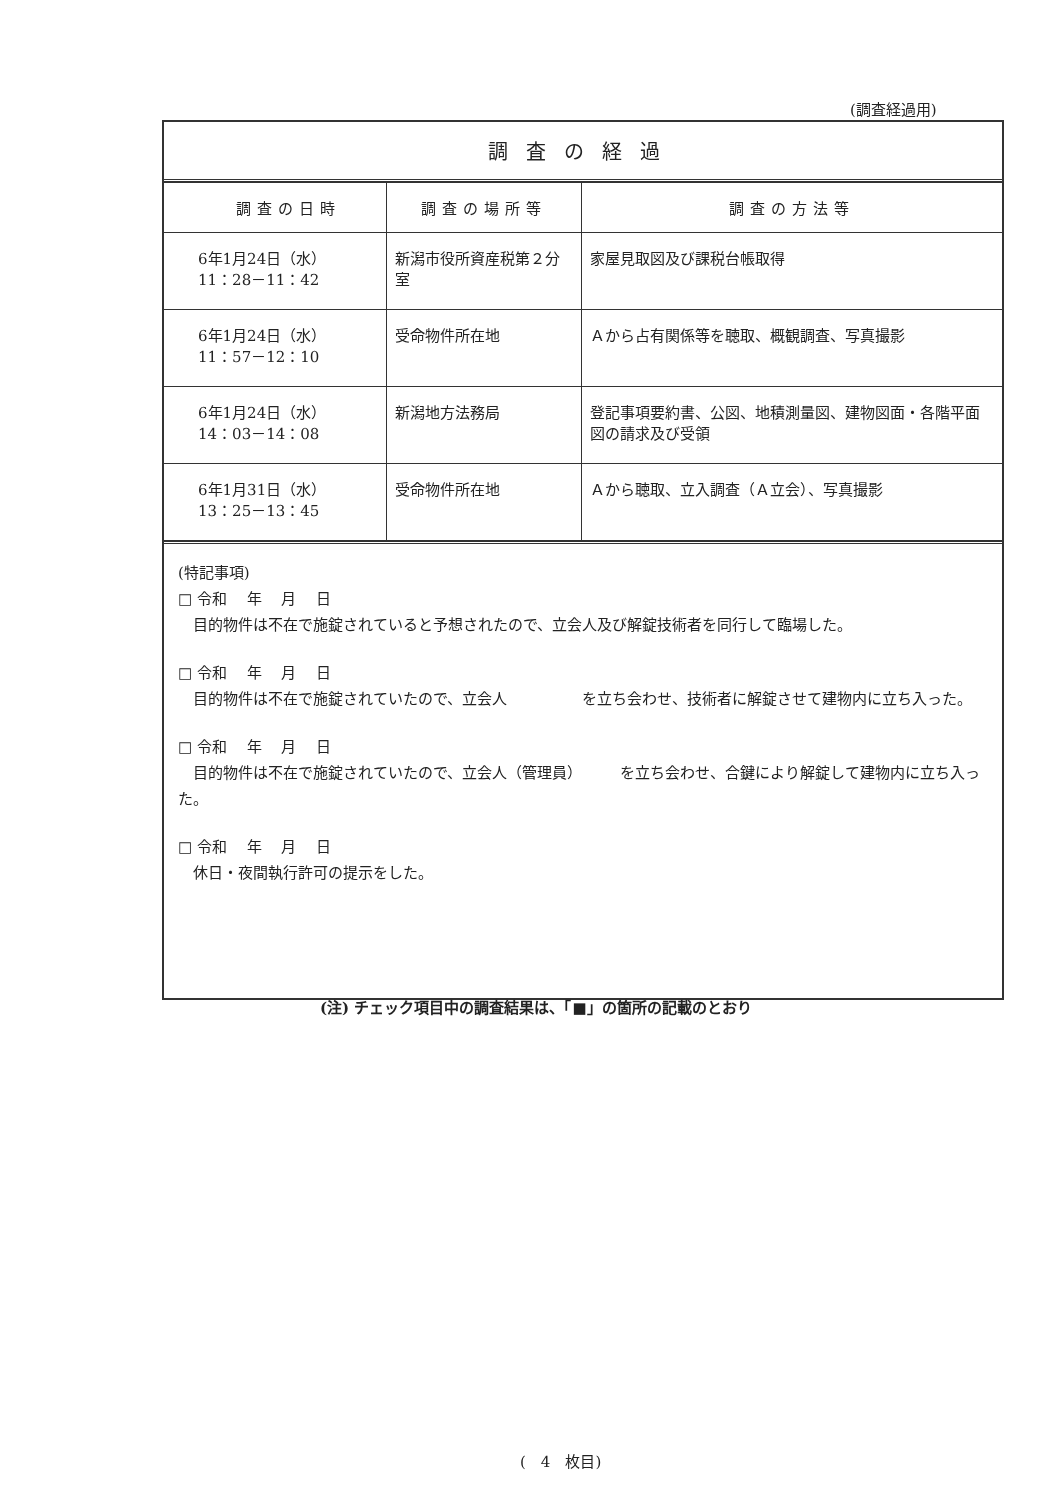(調査経過用)
調査の経過
| 調査の日時 | 調査の場所等 | 調査の方法等 |
| --- | --- | --- |
| 6年1月24日（水） 11：28－11：42 | 新潟市役所資産税第２分室 | 家屋見取図及び課税台帳取得 |
| 6年1月24日（水） 11：57－12：10 | 受命物件所在地 | Ａから占有関係等を聴取、概観調査、写真撮影 |
| 6年1月24日（水） 14：03－14：08 | 新潟地方法務局 | 登記事項要約書、公図、地積測量図、建物図面・各階平面図の請求及び受領 |
| 6年1月31日（水） 13：25－13：45 | 受命物件所在地 | Ａから聴取、立入調査（Ａ立会）、写真撮影 |
(特記事項)
□ 令和　 年　 月　 日
　目的物件は不在で施錠されていると予想されたので、立会人及び解錠技術者を同行して臨場した。
□ 令和　 年　 月　 日
　目的物件は不在で施錠されていたので、立会人　　　　　を立ち会わせ、技術者に解錠させて建物内に立ち入った。
□ 令和　 年　 月　 日
　目的物件は不在で施錠されていたので、立会人（管理員）　　　を立ち会わせ、合鍵により解錠して建物内に立ち入った。
□ 令和　 年　 月　 日
　休日・夜間執行許可の提示をした。
(注) チェック項目中の調査結果は、「■」の箇所の記載のとおり
(　4　枚目)